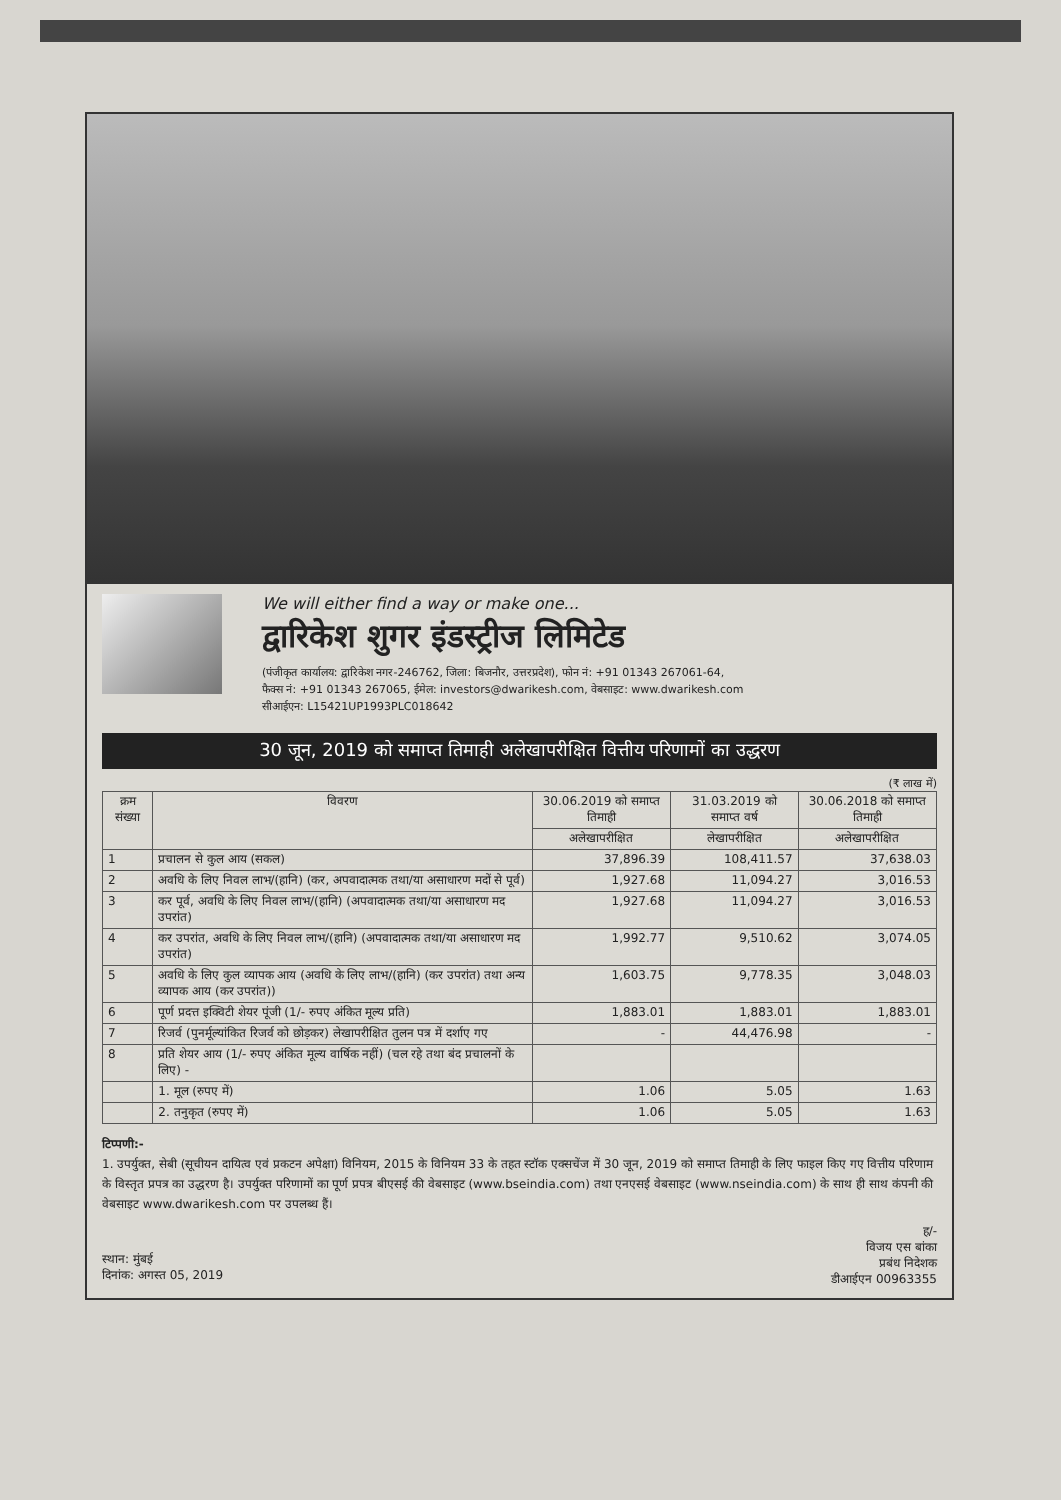We will either find a way or make one...
द्वारिकेश शुगर इंडस्ट्रीज लिमिटेड
(पंजीकृत कार्यालय: द्वारिकेश नगर-246762, जिला: बिजनौर, उत्तरप्रदेश), फोन नं: +91 01343 267061-64,
फैक्स नं: +91 01343 267065, ईमेल: investors@dwarikesh.com, वेबसाइट: www.dwarikesh.com
सीआईएन: L15421UP1993PLC018642
30 जून, 2019 को समाप्त तिमाही अलेखापरीक्षित वित्तीय परिणामों का उद्धरण
(₹ लाख में)
| क्रम संख्या | विवरण | 30.06.2019 को समाप्त तिमाही | 31.03.2019 को समाप्त वर्ष | 30.06.2018 को समाप्त तिमाही |
| --- | --- | --- | --- | --- |
| | | अलेखापरीक्षित | लेखापरीक्षित | अलेखापरीक्षित |
| 1 | प्रचालन से कुल आय (सकल) | 37,896.39 | 108,411.57 | 37,638.03 |
| 2 | अवधि के लिए निवल लाभ/(हानि) (कर, अपवादात्मक तथा/या असाधारण मदों से पूर्व) | 1,927.68 | 11,094.27 | 3,016.53 |
| 3 | कर पूर्व, अवधि के लिए निवल लाभ/(हानि) (अपवादात्मक तथा/या असाधारण मद उपरांत) | 1,927.68 | 11,094.27 | 3,016.53 |
| 4 | कर उपरांत, अवधि के लिए निवल लाभ/(हानि) (अपवादात्मक तथा/या असाधारण मद उपरांत) | 1,992.77 | 9,510.62 | 3,074.05 |
| 5 | अवधि के लिए कुल व्यापक आय (अवधि के लिए लाभ/(हानि) (कर उपरांत) तथा अन्य व्यापक आय (कर उपरांत)) | 1,603.75 | 9,778.35 | 3,048.03 |
| 6 | पूर्ण प्रदत्त इक्विटी शेयर पूंजी (1/- रुपए अंकित मूल्य प्रति) | 1,883.01 | 1,883.01 | 1,883.01 |
| 7 | रिजर्व (पुनर्मूल्यांकित रिजर्व को छोड़कर) लेखापरीक्षित तुलन पत्र में दर्शाए गए | - | 44,476.98 | - |
| 8 | प्रति शेयर आय (1/- रुपए अंकित मूल्य वार्षिक नहीं) (चल रहे तथा बंद प्रचालनों के लिए) - | | | |
| | 1. मूल (रुपए में) | 1.06 | 5.05 | 1.63 |
| | 2. तनुकृत (रुपए में) | 1.06 | 5.05 | 1.63 |
टिप्पणी:-
1. उपर्युक्त, सेबी (सूचीयन दायित्व एवं प्रकटन अपेक्षा) विनियम, 2015 के विनियम 33 के तहत स्टॉक एक्सचेंज में 30 जून, 2019 को समाप्त तिमाही के लिए फाइल किए गए वित्तीय परिणाम के विस्तृत प्रपत्र का उद्धरण है। उपर्युक्त परिणामों का पूर्ण प्रपत्र बीएसई की वेबसाइट (www.bseindia.com) तथा एनएसई वेबसाइट (www.nseindia.com) के साथ ही साथ कंपनी की वेबसाइट www.dwarikesh.com पर उपलब्ध हैं।
स्थान: मुंबई
दिनांक: अगस्त 05, 2019
ह/-
विजय एस बांका
प्रबंध निदेशक
डीआईएन 00963355